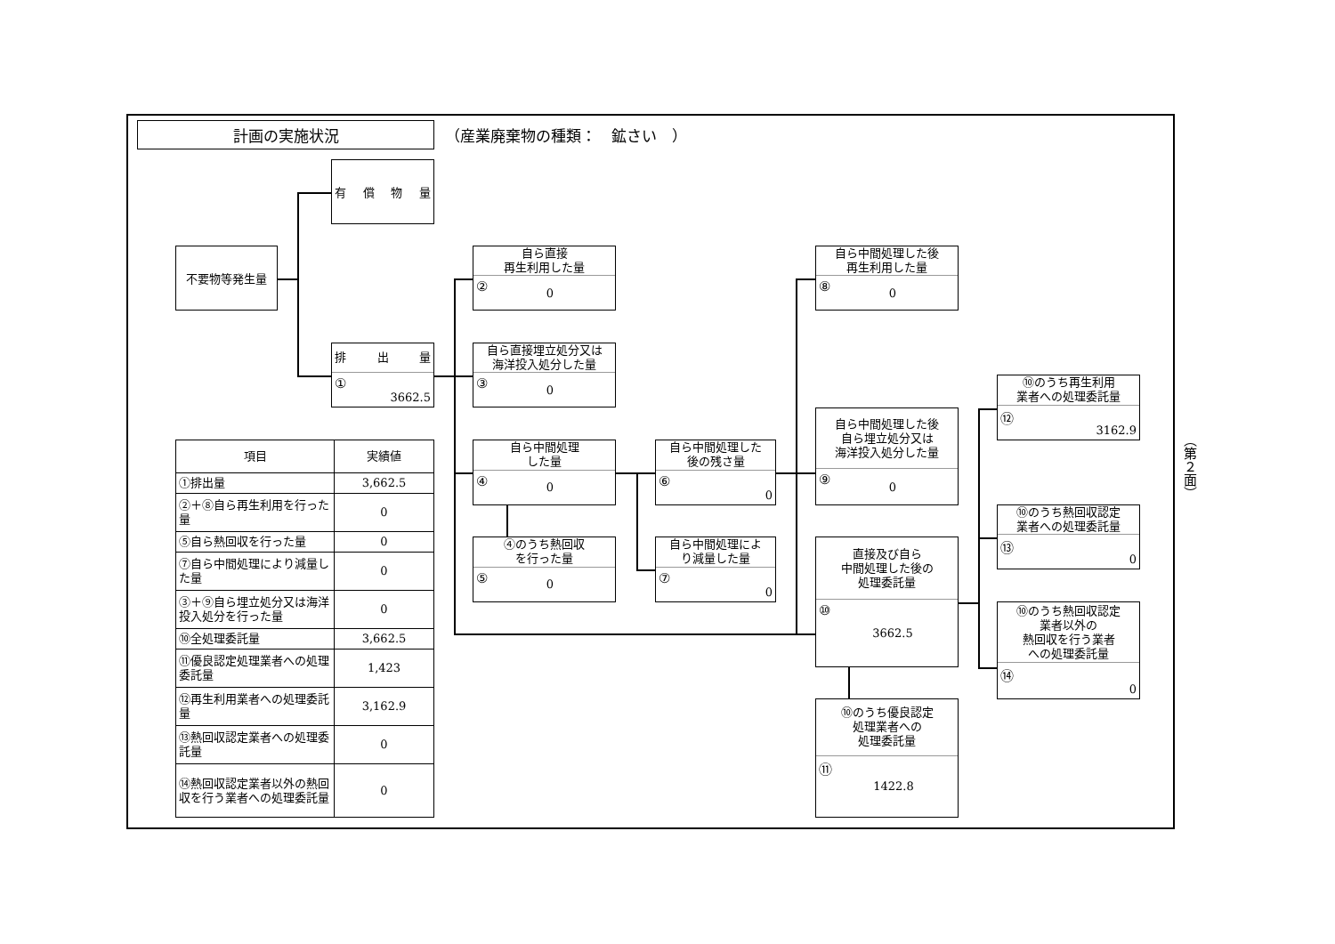計画の実施状況
（産業廃棄物の種類：　鉱さい　）
有 償 物 量
不要物等発生量
排 出 量
① 3662.5
自ら直接
再生利用した量
② 0
自ら直接埋立処分又は
海洋投入処分した量
③ 0
自ら中間処理
した量
④ 0
④のうち熱回収
を行った量
⑤ 0
自ら中間処理した
後の残さ量
⑥ 0
自ら中間処理によ
り減量した量
⑦ 0
自ら中間処理した後
再生利用した量
⑧ 0
自ら中間処理した後
自ら埋立処分又は
海洋投入処分した量
⑨ 0
直接及び自ら
中間処理した後の
処理委託量
⑩ 3662.5
⑩のうち優良認定
処理業者への
処理委託量
⑪ 1422.8
⑩のうち再生利用
業者への処理委託量
⑫ 3162.9
⑩のうち熱回収認定
業者への処理委託量
⑬ 0
⑩のうち熱回収認定
業者以外の
熱回収を行う業者
への処理委託量
⑭ 0
| 項目 | 実績値 |
| --- | --- |
| ①排出量 | 3,662.5 |
| ②＋⑧自ら再生利用を行った量 | 0 |
| ⑤自ら熱回収を行った量 | 0 |
| ⑦自ら中間処理により減量した量 | 0 |
| ③＋⑨自ら埋立処分又は海洋投入処分を行った量 | 0 |
| ⑩全処理委託量 | 3,662.5 |
| ⑪優良認定処理業者への処理委託量 | 1,423 |
| ⑫再生利用業者への処理委託量 | 3,162.9 |
| ⑬熱回収認定業者への処理委託量 | 0 |
| ⑭熱回収認定業者以外の熱回収を行う業者への処理委託量 | 0 |
（第２面）